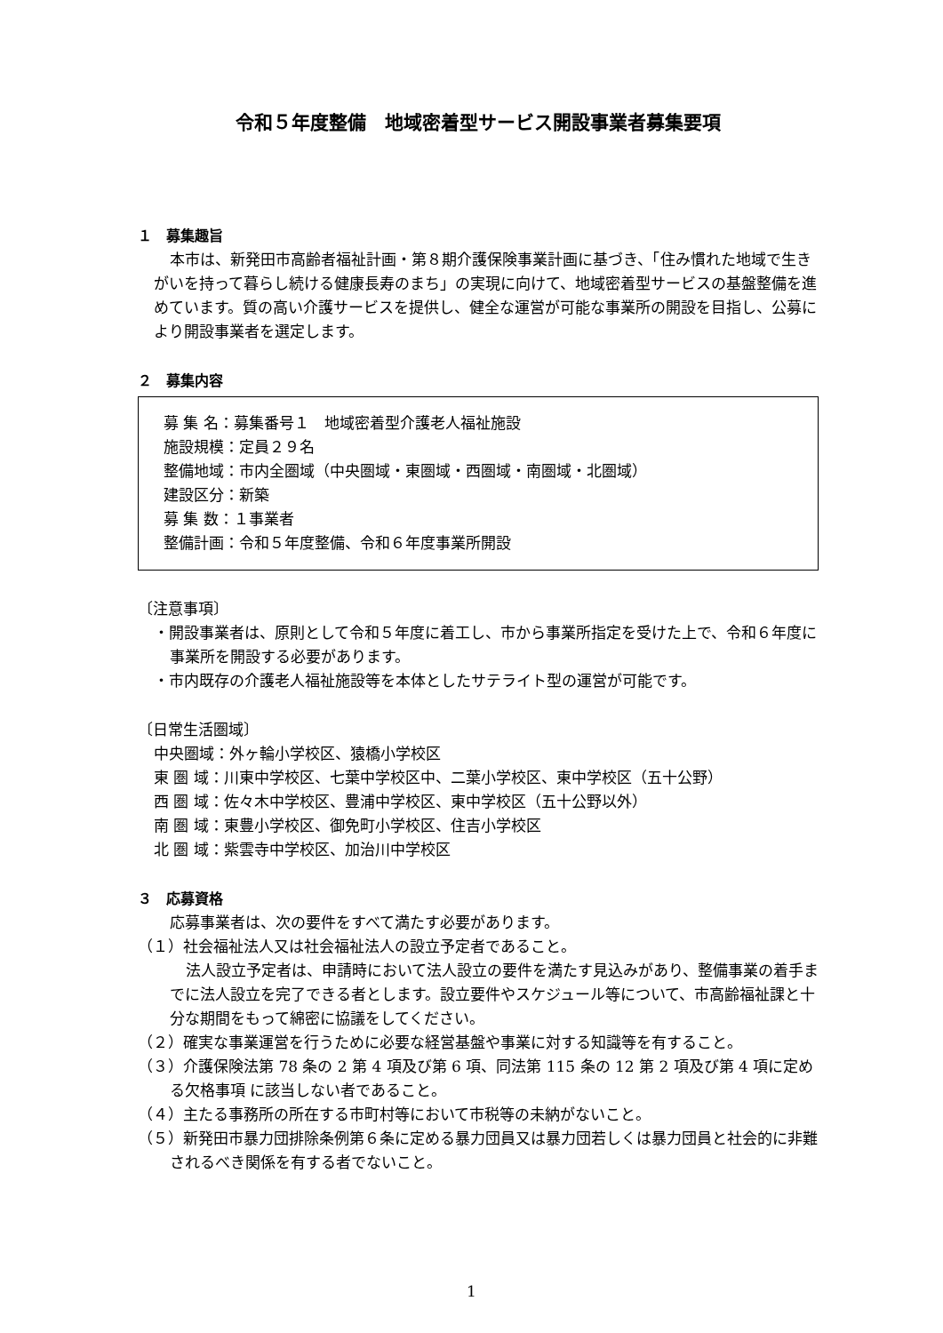令和５年度整備　地域密着型サービス開設事業者募集要項
１　募集趣旨
本市は、新発田市高齢者福祉計画・第８期介護保険事業計画に基づき、「住み慣れた地域で生きがいを持って暮らし続ける健康長寿のまち」の実現に向けて、地域密着型サービスの基盤整備を進めています。質の高い介護サービスを提供し、健全な運営が可能な事業所の開設を目指し、公募により開設事業者を選定します。
２　募集内容
募 集 名：募集番号１　地域密着型介護老人福祉施設
施設規模：定員２９名
整備地域：市内全圏域（中央圏域・東圏域・西圏域・南圏域・北圏域）
建設区分：新築
募 集 数：１事業者
整備計画：令和５年度整備、令和６年度事業所開設
〔注意事項〕
・開設事業者は、原則として令和５年度に着工し、市から事業所指定を受けた上で、令和６年度に事業所を開設する必要があります。
・市内既存の介護老人福祉施設等を本体としたサテライト型の運営が可能です。
〔日常生活圏域〕
中央圏域：外ヶ輪小学校区、猿橋小学校区
東 圏 域：川東中学校区、七葉中学校区中、二葉小学校区、東中学校区（五十公野）
西 圏 域：佐々木中学校区、豊浦中学校区、東中学校区（五十公野以外）
南 圏 域：東豊小学校区、御免町小学校区、住吉小学校区
北 圏 域：紫雲寺中学校区、加治川中学校区
３　応募資格
応募事業者は、次の要件をすべて満たす必要があります。
（１）社会福祉法人又は社会福祉法人の設立予定者であること。
法人設立予定者は、申請時において法人設立の要件を満たす見込みがあり、整備事業の着手までに法人設立を完了できる者とします。設立要件やスケジュール等について、市高齢福祉課と十分な期間をもって綿密に協議をしてください。
（２）確実な事業運営を行うために必要な経営基盤や事業に対する知識等を有すること。
（３）介護保険法第 78 条の 2 第 4 項及び第 6 項、同法第 115 条の 12 第 2 項及び第 4 項に定める欠格事項 に該当しない者であること。
（４）主たる事務所の所在する市町村等において市税等の未納がないこと。
（５）新発田市暴力団排除条例第６条に定める暴力団員又は暴力団若しくは暴力団員と社会的に非難されるべき関係を有する者でないこと。
1